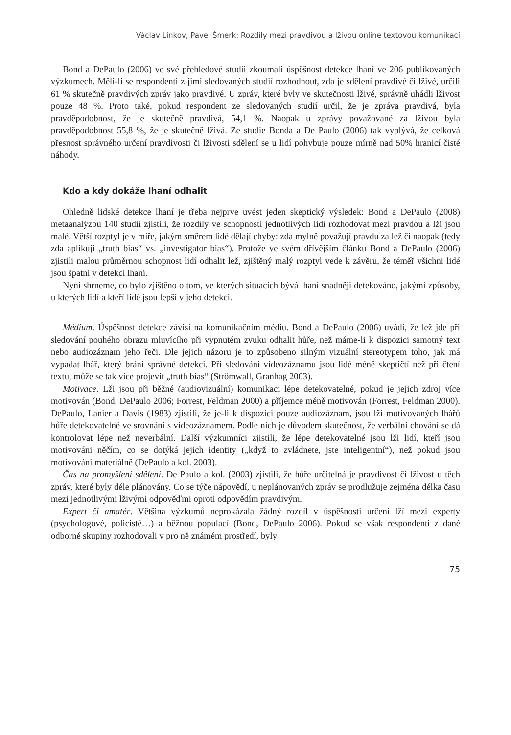Václav Linkov, Pavel Šmerk: Rozdíly mezi pravdivou a lživou online textovou komunikací
Bond a DePaulo (2006) ve své přehledové studii zkoumali úspěšnost detekce lhaní ve 206 publikovaných výzkumech. Měli-li se respondenti z jimi sledovaných studií rozhodnout, zda je sdělení pravdivé či lživé, určili 61 % skutečně pravdivých zpráv jako pravdivé. U zpráv, které byly ve skutečnosti lživé, správně uhádli lživost pouze 48 %. Proto také, pokud respondent ze sledovaných studií určil, že je zpráva pravdivá, byla pravděpodobnost, že je skutečně pravdivá, 54,1 %. Naopak u zprávy považované za lživou byla pravděpodobnost 55,8 %, že je skutečně lživá. Ze studie Bonda a De Paulo (2006) tak vyplývá, že celková přesnost správného určení pravdivosti či lživosti sdělení se u lidí pohybuje pouze mírně nad 50% hranicí čisté náhody.
Kdo a kdy dokáže lhaní odhalit
Ohledně lidské detekce lhaní je třeba nejprve uvést jeden skeptický výsledek: Bond a DePaulo (2008) metaanalýzou 140 studií zjistili, že rozdíly ve schopnosti jednotlivých lidí rozhodovat mezi pravdou a lží jsou malé. Větší rozptyl je v míře, jakým směrem lidé dělají chyby: zda mylně považují pravdu za lež či naopak (tedy zda aplikují „truth bias“ vs. „investigator bias“). Protože ve svém dřívějším článku Bond a DePaulo (2006) zjistili malou průměrnou schopnost lidí odhalit lež, zjištěný malý rozptyl vede k závěru, že téměř všichni lidé jsou špatní v detekci lhaní.
Nyní shrneme, co bylo zjištěno o tom, ve kterých situacích bývá lhaní snadněji detekováno, jakými způsoby, u kterých lidí a kteří lidé jsou lepší v jeho detekci.
Médium. Úspěšnost detekce závisí na komunikačním médiu. Bond a DePaulo (2006) uvádí, že lež jde při sledování pouhého obrazu mluvícího při vypnutém zvuku odhalit hůře, než máme-li k dispozici samotný text nebo audiozáznam jeho řeči. Dle jejich názoru je to způsobeno silným vizuální stereotypem toho, jak má vypadat lhář, který brání správné detekci. Při sledování videozáznamu jsou lidé méně skeptičtí než při čtení textu, může se tak více projevit „truth bias“ (Strömwall, Granhag 2003).
Motivace. Lži jsou při běžné (audiovizuální) komunikaci lépe detekovatelné, pokud je jejich zdroj více motivován (Bond, DePaulo 2006; Forrest, Feldman 2000) a příjemce méně motivován (Forrest, Feldman 2000). DePaulo, Lanier a Davis (1983) zjistili, že je-li k dispozici pouze audiozáznam, jsou lži motivovaných lhářů hůře detekovatelné ve srovnání s videozáznamem. Podle nich je důvodem skutečnost, že verbální chování se dá kontrolovat lépe než neverbální. Další výzkumníci zjistili, že lépe detekovatelné jsou lži lidí, kteří jsou motivováni něčím, co se dotýká jejich identity („když to zvládnete, jste inteligentní“), než pokud jsou motivováni materiálně (DePaulo a kol. 2003).
Čas na promyšlení sdělení. De Paulo a kol. (2003) zjistili, že hůře určitelná je pravdivost či lživost u těch zpráv, které byly déle plánovány. Co se týče nápovědí, u neplánovaných zpráv se prodlužuje zejména délka času mezi jednotlivými lživými odpověďmi oproti odpovědím pravdivým.
Expert či amatér. Většina výzkumů neprokázala žádný rozdíl v úspěšnosti určení lží mezi experty (psychologové, policisté…) a běžnou populací (Bond, DePaulo 2006). Pokud se však respondenti z dané odborné skupiny rozhodovali v pro ně známém prostředí, byly
75